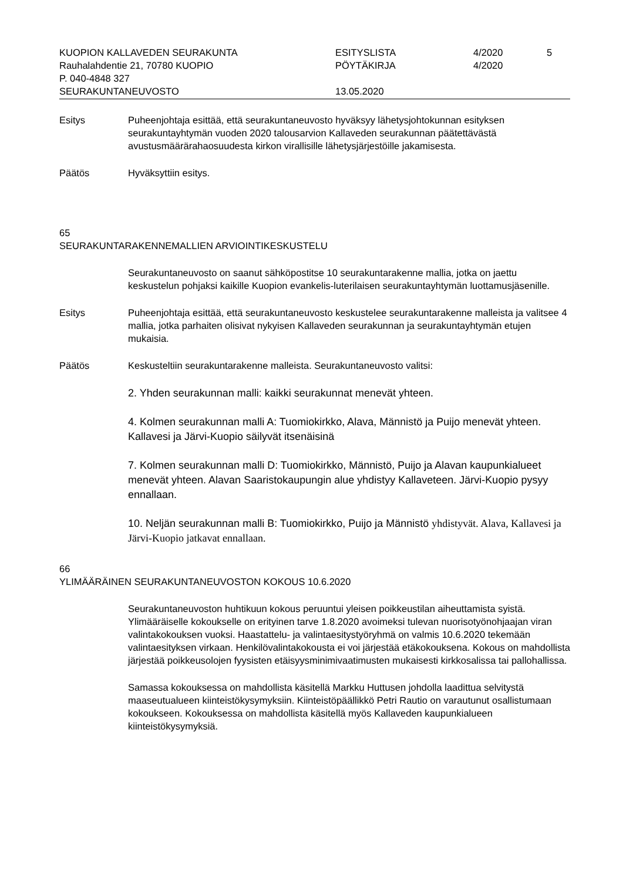KUOPION KALLAVEDEN SEURAKUNTA
Rauhalahdentie 21, 70780 KUOPIO
P. 040-4848 327
SEURAKUNTANEUVOSTO
ESITYSLISTA
PÖYTÄKIRJA
13.05.2020
4/2020
4/2020
5
Esitys
Puheenjohtaja esittää, että seurakuntaneuvosto hyväksyy lähetysjohtokunnan esityksen seurakuntayhtymän vuoden 2020 talousarvion Kallaveden seurakunnan päätettävästä avustusmäärärahaosuudesta kirkon virallisille lähetysjärjestöille jakamisesta.
Päätös
Hyväksyttiin esitys.
65
SEURAKUNTARAKENNEMALLIEN ARVIOINTIKESKUSTELU
Seurakuntaneuvosto on saanut sähköpostitse 10 seurakuntarakenne mallia, jotka on jaettu keskustelun pohjaksi kaikille Kuopion evankelis-luterilaisen seurakuntayhtymän luottamusjäsenille.
Esitys
Puheenjohtaja esittää, että seurakuntaneuvosto keskustelee seurakuntarakenne malleista ja valitsee 4 mallia, jotka parhaiten olisivat nykyisen Kallaveden seurakunnan ja seurakuntayhtymän etujen mukaisia.
Päätös
Keskusteltiin seurakuntarakenne malleista. Seurakuntaneuvosto valitsi:
2. Yhden seurakunnan malli: kaikki seurakunnat menevät yhteen.
4. Kolmen seurakunnan malli A: Tuomiokirkko, Alava, Männistö ja Puijo menevät yhteen. Kallavesi ja Järvi-Kuopio säilyvät itsenäisinä
7. Kolmen seurakunnan malli D: Tuomiokirkko, Männistö, Puijo ja Alavan kaupunkialueet menevät yhteen. Alavan Saaristokaupungin alue yhdistyy Kallaveteen. Järvi-Kuopio pysyy ennallaan.
10. Neljän seurakunnan malli B: Tuomiokirkko, Puijo ja Männistö yhdistyvät. Alava, Kallavesi ja Järvi-Kuopio jatkavat ennallaan.
66
YLIMÄÄRÄINEN SEURAKUNTANEUVOSTON KOKOUS 10.6.2020
Seurakuntaneuvoston huhtikuun kokous peruuntui yleisen poikkeustilan aiheuttamista syistä. Ylimääräiselle kokoukselle on erityinen tarve 1.8.2020 avoimeksi tulevan nuorisotyönohjaajan viran valintakokouksen vuoksi. Haastattelu- ja valintaesitystyöryhmä on valmis 10.6.2020 tekemään valintaesityksen virkaan. Henkilövalintakokousta ei voi järjestää etäkokouksena. Kokous on mahdollista järjestää poikkeusolojen fyysisten etäisyysminimivaatimusten mukaisesti kirkkosalissa tai pallohallissa.
Samassa kokouksessa on mahdollista käsitellä Markku Huttusen johdolla laadittua selvitystä maaseutualueen kiinteistökysymyksiin. Kiinteistöpäällikkö Petri Rautio on varautunut osallistumaan kokoukseen. Kokouksessa on mahdollista käsitellä myös Kallaveden kaupunkialueen kiinteistökysymyksiä.